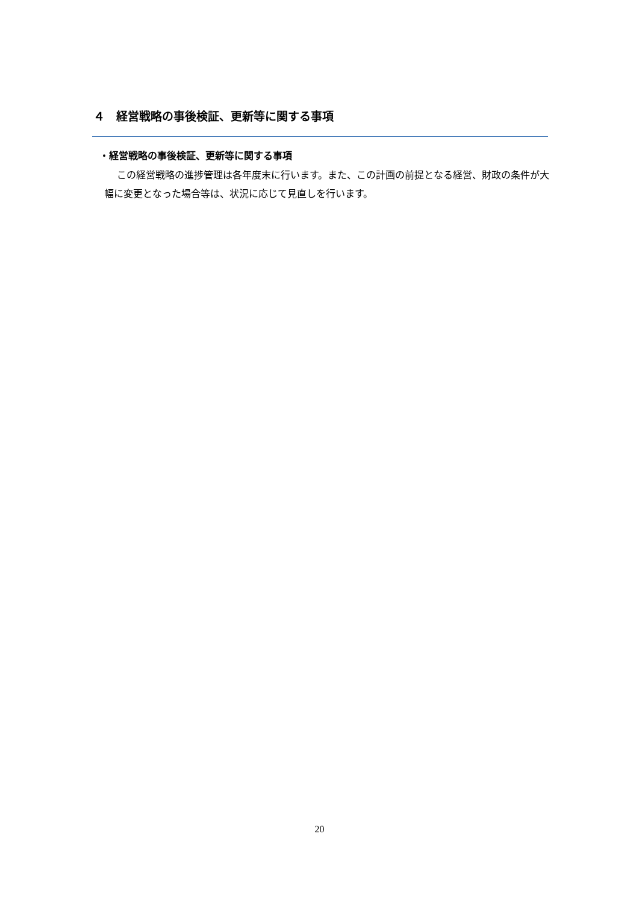４　経営戦略の事後検証、更新等に関する事項
・経営戦略の事後検証、更新等に関する事項
この経営戦略の進捗管理は各年度末に行います。また、この計画の前提となる経営、財政の条件が大幅に変更となった場合等は、状況に応じて見直しを行います。
20